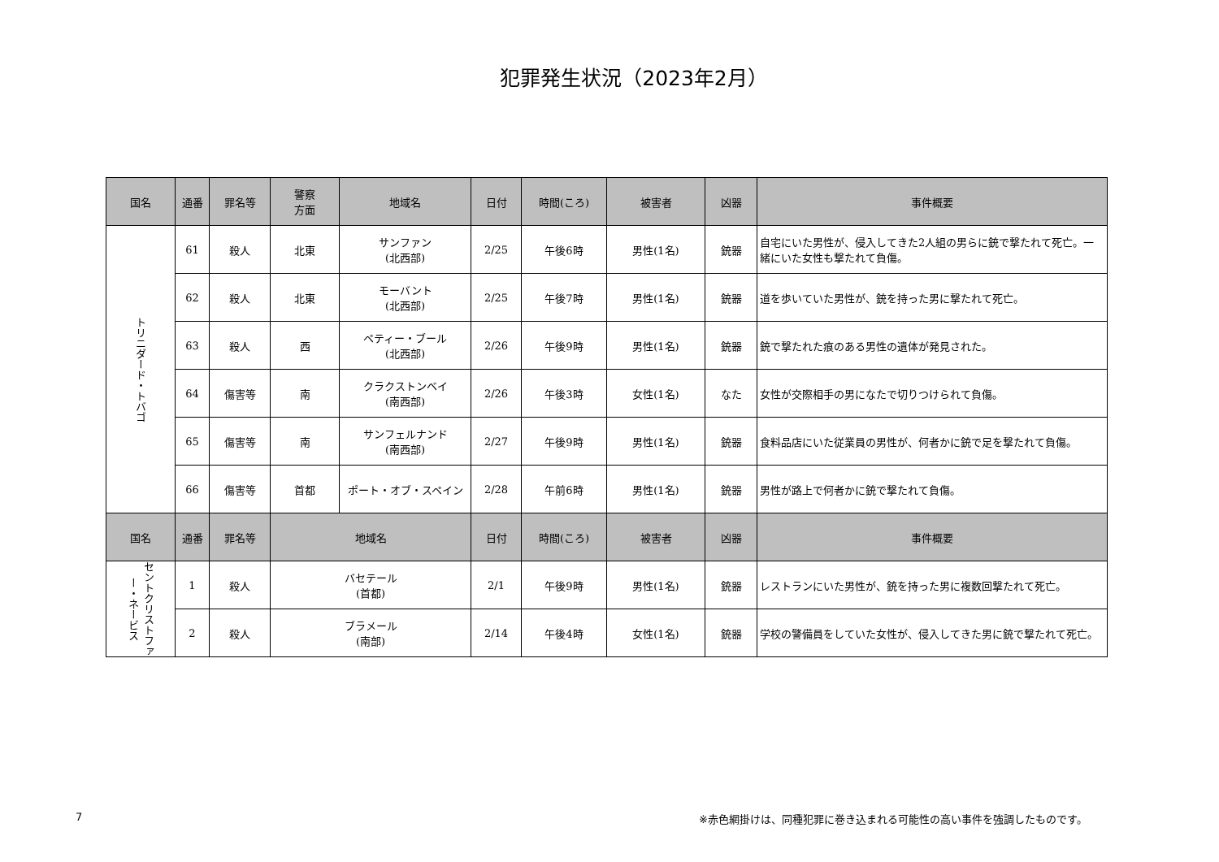犯罪発生状況（2023年2月）
| 国名 | 通番 | 罪名等 | 警察 方面 | 地域名 | 日付 | 時間(ころ) | 被害者 | 凶器 | 事件概要 |
| --- | --- | --- | --- | --- | --- | --- | --- | --- | --- |
| トリニダード・トバゴ | 61 | 殺人 | 北東 | サンファン (北西部) | 2/25 | 午後6時 | 男性(1名) | 銃器 | 自宅にいた男性が、侵入してきた2人組の男らに銃で撃たれて死亡。一緒にいた女性も撃たれて負傷。 |
| | 62 | 殺人 | 北東 | モーバント (北西部) | 2/25 | 午後7時 | 男性(1名) | 銃器 | 道を歩いていた男性が、銃を持った男に撃たれて死亡。 |
| | 63 | 殺人 | 西 | ペティー・ブール (北西部) | 2/26 | 午後9時 | 男性(1名) | 銃器 | 銃で撃たれた痕のある男性の遺体が発見された。 |
| | 64 | 傷害等 | 南 | クラクストンベイ (南西部) | 2/26 | 午後3時 | 女性(1名) | なた | 女性が交際相手の男になたで切りつけられて負傷。 |
| | 65 | 傷害等 | 南 | サンフェルナンド (南西部) | 2/27 | 午後9時 | 男性(1名) | 銃器 | 食料品店にいた従業員の男性が、何者かに銃で足を撃たれて負傷。 |
| | 66 | 傷害等 | 首都 | ポート・オブ・スペイン | 2/28 | 午前6時 | 男性(1名) | 銃器 | 男性が路上で何者かに銃で撃たれて負傷。 |
| 国名 | 通番 | 罪名等 | 地域名 | | 日付 | 時間(ころ) | 被害者 | 凶器 | 事件概要 |
| セントクリストファー・ネービス | 1 | 殺人 | バセテール (首都) | | 2/1 | 午後9時 | 男性(1名) | 銃器 | レストランにいた男性が、銃を持った男に複数回撃たれて死亡。 |
| | 2 | 殺人 | ブラメール (南部) | | 2/14 | 午後4時 | 女性(1名) | 銃器 | 学校の警備員をしていた女性が、侵入してきた男に銃で撃たれて死亡。 |
7 ※赤色網掛けは、同種犯罪に巻き込まれる可能性の高い事件を強調したものです。